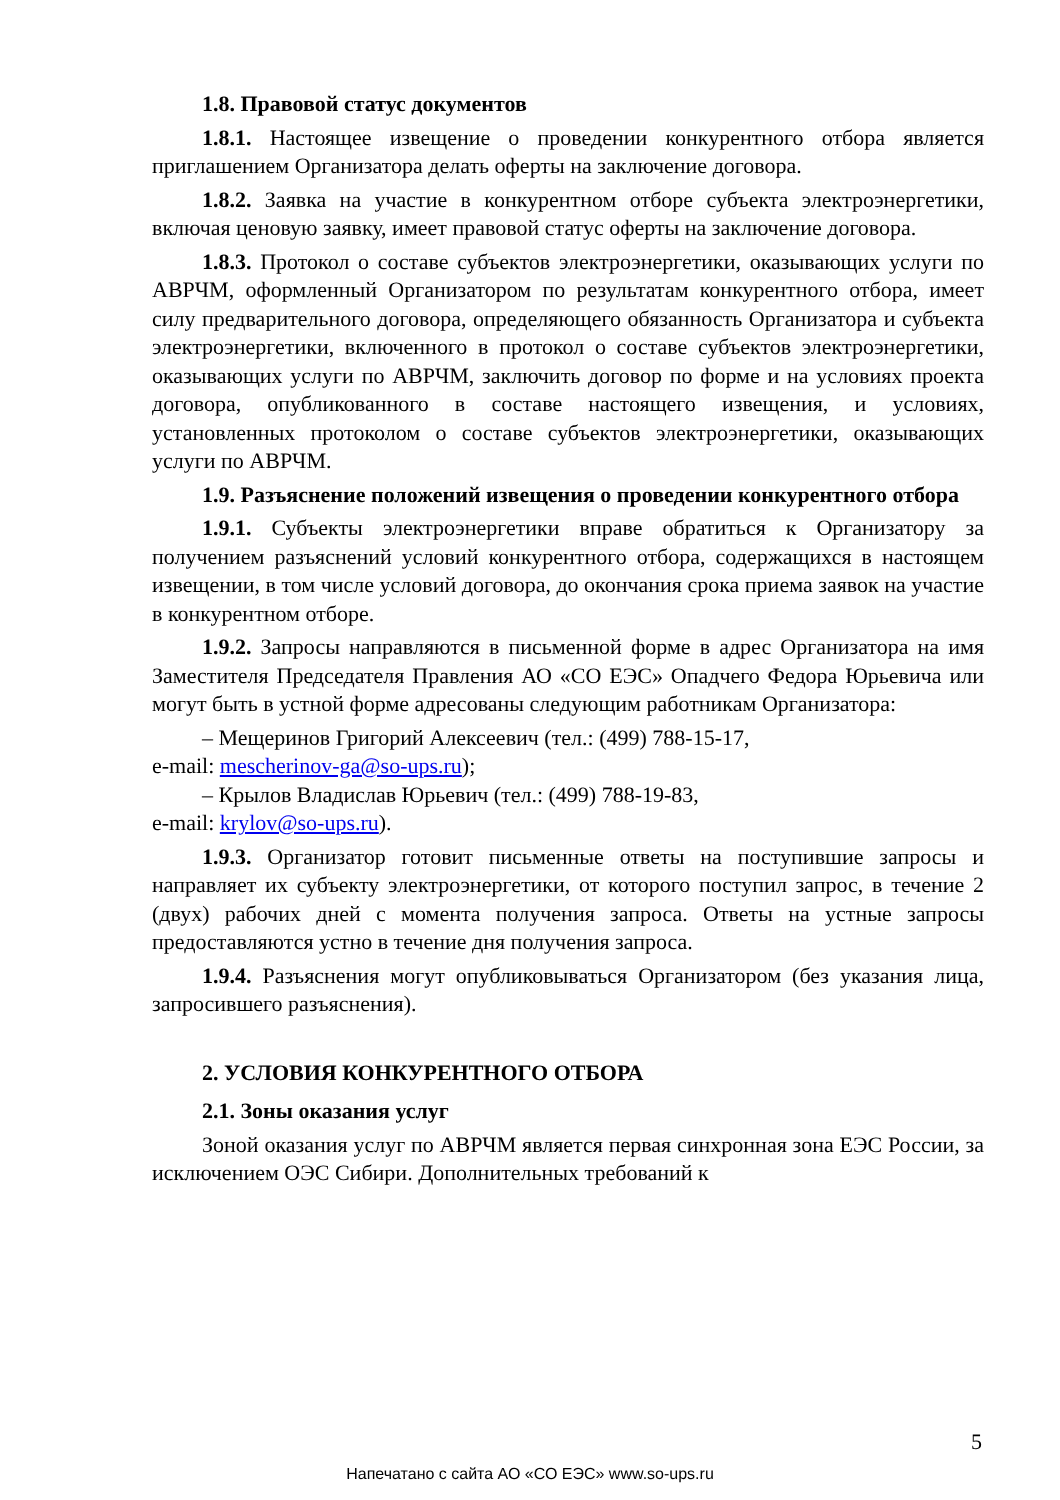1.8. Правовой статус документов
1.8.1. Настоящее извещение о проведении конкурентного отбора является приглашением Организатора делать оферты на заключение договора.
1.8.2. Заявка на участие в конкурентном отборе субъекта электроэнергетики, включая ценовую заявку, имеет правовой статус оферты на заключение договора.
1.8.3. Протокол о составе субъектов электроэнергетики, оказывающих услуги по АВРЧМ, оформленный Организатором по результатам конкурентного отбора, имеет силу предварительного договора, определяющего обязанность Организатора и субъекта электроэнергетики, включенного в протокол о составе субъектов электроэнергетики, оказывающих услуги по АВРЧМ, заключить договор по форме и на условиях проекта договора, опубликованного в составе настоящего извещения, и условиях, установленных протоколом о составе субъектов электроэнергетики, оказывающих услуги по АВРЧМ.
1.9. Разъяснение положений извещения о проведении конкурентного отбора
1.9.1. Субъекты электроэнергетики вправе обратиться к Организатору за получением разъяснений условий конкурентного отбора, содержащихся в настоящем извещении, в том числе условий договора, до окончания срока приема заявок на участие в конкурентном отборе.
1.9.2. Запросы направляются в письменной форме в адрес Организатора на имя Заместителя Председателя Правления АО «СО ЕЭС» Опадчего Федора Юрьевича или могут быть в устной форме адресованы следующим работникам Организатора:
– Мещеринов Григорий Алексеевич (тел.: (499) 788-15-17,
e-mail: mescherinov-ga@so-ups.ru);
– Крылов Владислав Юрьевич (тел.: (499) 788-19-83,
e-mail: krylov@so-ups.ru).
1.9.3. Организатор готовит письменные ответы на поступившие запросы и направляет их субъекту электроэнергетики, от которого поступил запрос, в течение 2 (двух) рабочих дней с момента получения запроса. Ответы на устные запросы предоставляются устно в течение дня получения запроса.
1.9.4. Разъяснения могут опубликовываться Организатором (без указания лица, запросившего разъяснения).
2. УСЛОВИЯ КОНКУРЕНТНОГО ОТБОРА
2.1. Зоны оказания услуг
Зоной оказания услуг по АВРЧМ является первая синхронная зона ЕЭС России, за исключением ОЭС Сибири. Дополнительных требований к
5
Напечатано с сайта АО «СО ЕЭС» www.so-ups.ru